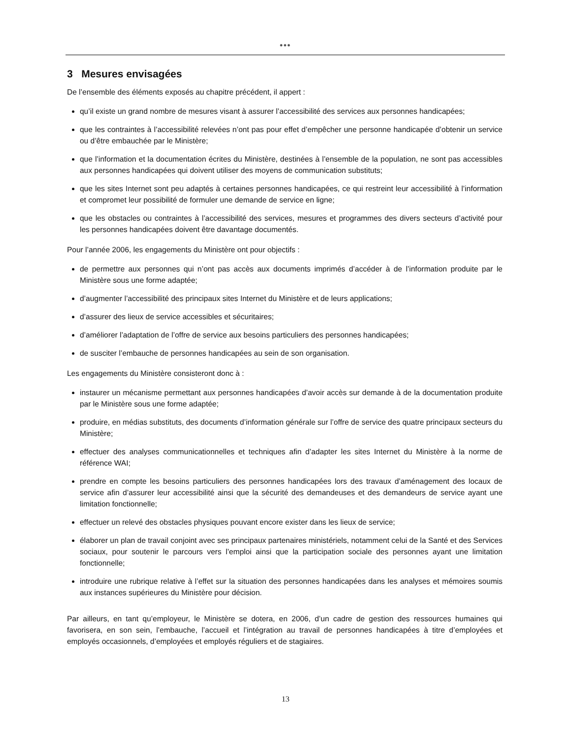●●●
3 Mesures envisagées
De l’ensemble des éléments exposés au chapitre précédent, il appert :
qu’il existe un grand nombre de mesures visant à assurer l’accessibilité des services aux personnes handicapées;
que les contraintes à l’accessibilité relevées n’ont pas pour effet d’empêcher une personne handicapée d’obtenir un service ou d’être embauchée par le Ministère;
que l’information et la documentation écrites du Ministère, destinées à l’ensemble de la population, ne sont pas accessibles aux personnes handicapées qui doivent utiliser des moyens de communication substituts;
que les sites Internet sont peu adaptés à certaines personnes handicapées, ce qui restreint leur accessibilité à l’information et compromet leur possibilité de formuler une demande de service en ligne;
que les obstacles ou contraintes à l’accessibilité des services, mesures et programmes des divers secteurs d’activité pour les personnes handicapées doivent être davantage documentés.
Pour l’année 2006, les engagements du Ministère ont pour objectifs :
de permettre aux personnes qui n’ont pas accès aux documents imprimés d’accéder à de l’information produite par le Ministère sous une forme adaptée;
d’augmenter l’accessibilité des principaux sites Internet du Ministère et de leurs applications;
d’assurer des lieux de service accessibles et sécuritaires;
d’améliorer l’adaptation de l’offre de service aux besoins particuliers des personnes handicapées;
de susciter l’embauche de personnes handicapées au sein de son organisation.
Les engagements du Ministère consisteront donc à :
instaurer un mécanisme permettant aux personnes handicapées d’avoir accès sur demande à de la documentation produite par le Ministère sous une forme adaptée;
produire, en médias substituts, des documents d’information générale sur l’offre de service des quatre principaux secteurs du Ministère;
effectuer des analyses communicationnelles et techniques afin d’adapter les sites Internet du Ministère à la norme de référence WAI;
prendre en compte les besoins particuliers des personnes handicapées lors des travaux d’aménagement des locaux de service afin d’assurer leur accessibilité ainsi que la sécurité des demandeuses et des demandeurs de service ayant une limitation fonctionnelle;
effectuer un relevé des obstacles physiques pouvant encore exister dans les lieux de service;
élaborer un plan de travail conjoint avec ses principaux partenaires ministériels, notamment celui de la Santé et des Services sociaux, pour soutenir le parcours vers l’emploi ainsi que la participation sociale des personnes ayant une limitation fonctionnelle;
introduire une rubrique relative à l’effet sur la situation des personnes handicapées dans les analyses et mémoires soumis aux instances supérieures du Ministère pour décision.
Par ailleurs, en tant qu’employeur, le Ministère se dotera, en 2006, d’un cadre de gestion des ressources humaines qui favorisera, en son sein, l’embauche, l’accueil et l’intégration au travail de personnes handicapées à titre d’employées et employés occasionnels, d’employées et employés réguliers et de stagiaires.
13